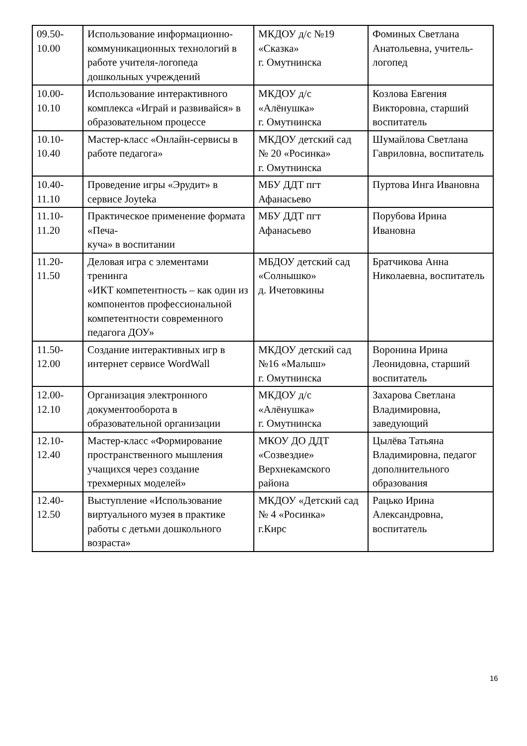| 09.50- 10.00 | Использование информационно-коммуникационных технологий в работе учителя-логопеда дошкольных учреждений | МКДОУ д/с №19 «Сказка» г. Омутнинска | Фоминых Светлана Анатольевна, учитель-логопед |
| 10.00- 10.10 | Использование интерактивного комплекса «Играй и развивайся» в образовательном процессе | МКДОУ д/с «Алёнушка» г. Омутнинска | Козлова Евгения Викторовна, старший воспитатель |
| 10.10- 10.40 | Мастер-класс «Онлайн-сервисы в работе педагога» | МКДОУ детский сад № 20 «Росинка» г. Омутнинска | Шумайлова Светлана Гавриловна, воспитатель |
| 10.40- 11.10 | Проведение игры «Эрудит» в сервисе Joyteka | МБУ ДДТ пгт Афанасьево | Пуртова Инга Ивановна |
| 11.10- 11.20 | Практическое применение формата «Печа- куча» в воспитании | МБУ ДДТ пгт Афанасьево | Порубова Ирина Ивановна |
| 11.20- 11.50 | Деловая игра с элементами тренинга «ИКТ компетентность – как один из компонентов профессиональной компетентности современного педагога ДОУ» | МБДОУ детский сад «Солнышко» д. Ичетовкины | Братчикова Анна Николаевна, воспитатель |
| 11.50- 12.00 | Создание интерактивных игр в интернет сервисе WordWall | МКДОУ детский сад №16 «Малыш» г. Омутнинска | Воронина Ирина Леонидовна, старший воспитатель |
| 12.00- 12.10 | Организация электронного документооборота в образовательной организации | МКДОУ д/с «Алёнушка» г. Омутнинска | Захарова Светлана Владимировна, заведующий |
| 12.10- 12.40 | Мастер-класс «Формирование пространственного мышления учащихся через создание трехмерных моделей» | МКОУ ДО ДДТ «Созвездие» Верхнекамского района | Цылёва Татьяна Владимировна, педагог дополнительного образования |
| 12.40- 12.50 | Выступление «Использование виртуального музея в практике работы с детьми дошкольного возраста» | МКДОУ «Детский сад № 4 «Росинка» г.Кирс | Рацько Ирина Александровна, воспитатель |
16